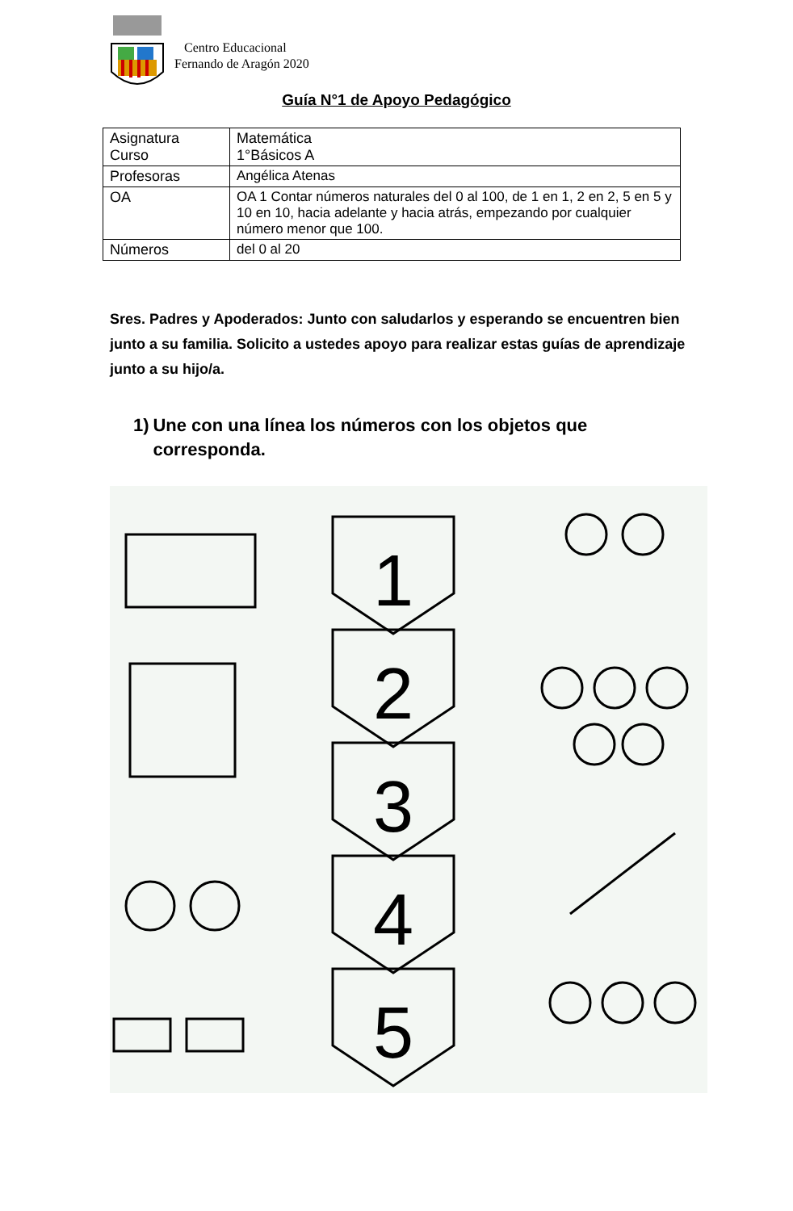Centro Educacional
Fernando de Aragón 2020
Guía N°1 de Apoyo Pedagógico
| Asignatura Curso | Matemática 1°Básicos A |
| Profesoras | Angélica Atenas |
| OA | OA 1 Contar números naturales del 0 al 100, de 1 en 1, 2 en 2, 5 en 5 y 10 en 10, hacia adelante y hacia atrás, empezando por cualquier número menor que 100. |
| Números | del 0 al 20 |
Sres. Padres y Apoderados: Junto con saludarlos y esperando se encuentren bien junto a su familia. Solicito a ustedes apoyo para realizar estas guías de aprendizaje junto a su hijo/a.
1) Une con una línea los números con los objetos que corresponda.
1
2
3
4
5